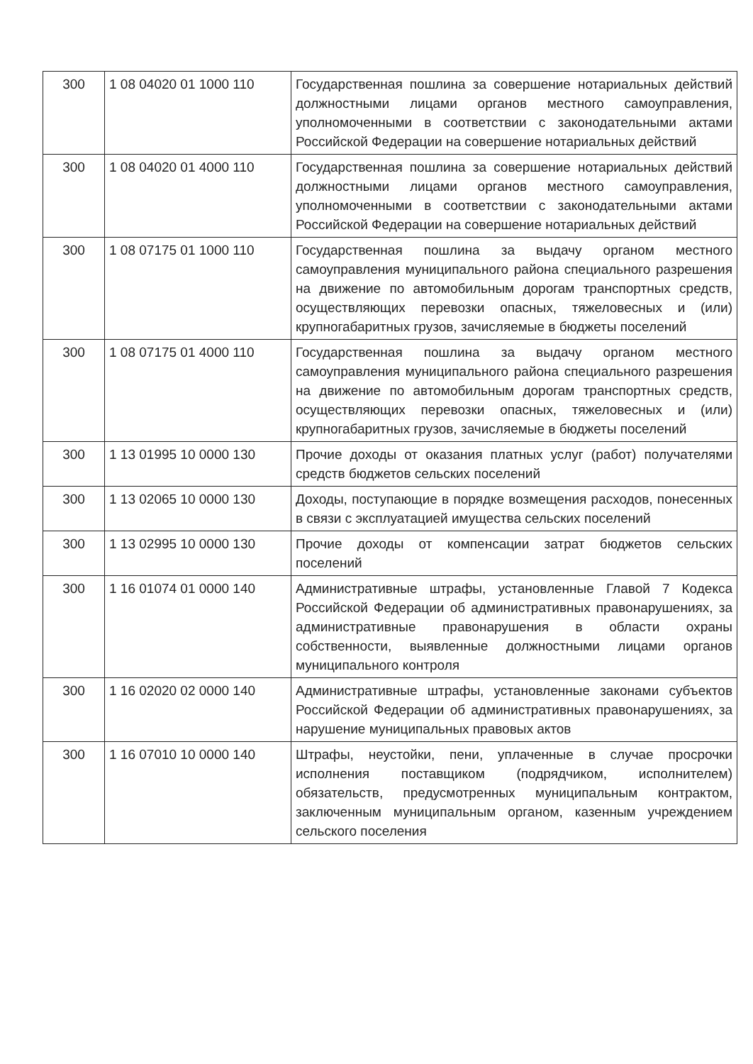| 300 | 1 08 04020 01 1000 110 | Государственная пошлина за совершение нотариальных действий должностными лицами органов местного самоуправления, уполномоченными в соответствии с законодательными актами Российской Федерации на совершение нотариальных действий |
| 300 | 1 08 04020 01 4000 110 | Государственная пошлина за совершение нотариальных действий должностными лицами органов местного самоуправления, уполномоченными в соответствии с законодательными актами Российской Федерации на совершение нотариальных действий |
| 300 | 1 08 07175 01 1000 110 | Государственная пошлина за выдачу органом местного самоуправления муниципального района специального разрешения на движение по автомобильным дорогам транспортных средств, осуществляющих перевозки опасных, тяжеловесных и (или) крупногабаритных грузов, зачисляемые в бюджеты поселений |
| 300 | 1 08 07175 01 4000 110 | Государственная пошлина за выдачу органом местного самоуправления муниципального района специального разрешения на движение по автомобильным дорогам транспортных средств, осуществляющих перевозки опасных, тяжеловесных и (или) крупногабаритных грузов, зачисляемые в бюджеты поселений |
| 300 | 1 13 01995 10 0000 130 | Прочие доходы от оказания платных услуг (работ) получателями средств бюджетов сельских поселений |
| 300 | 1 13 02065 10 0000 130 | Доходы, поступающие в порядке возмещения расходов, понесенных в связи с эксплуатацией имущества сельских поселений |
| 300 | 1 13 02995 10 0000 130 | Прочие доходы от компенсации затрат бюджетов сельских поселений |
| 300 | 1 16 01074 01 0000 140 | Административные штрафы, установленные Главой 7 Кодекса Российской Федерации об административных правонарушениях, за административные правонарушения в области охраны собственности, выявленные должностными лицами органов муниципального контроля |
| 300 | 1 16 02020 02 0000 140 | Административные штрафы, установленные законами субъектов Российской Федерации об административных правонарушениях, за нарушение муниципальных правовых актов |
| 300 | 1 16 07010 10 0000 140 | Штрафы, неустойки, пени, уплаченные в случае просрочки исполнения поставщиком (подрядчиком, исполнителем) обязательств, предусмотренных муниципальным контрактом, заключенным муниципальным органом, казенным учреждением сельского поселения |